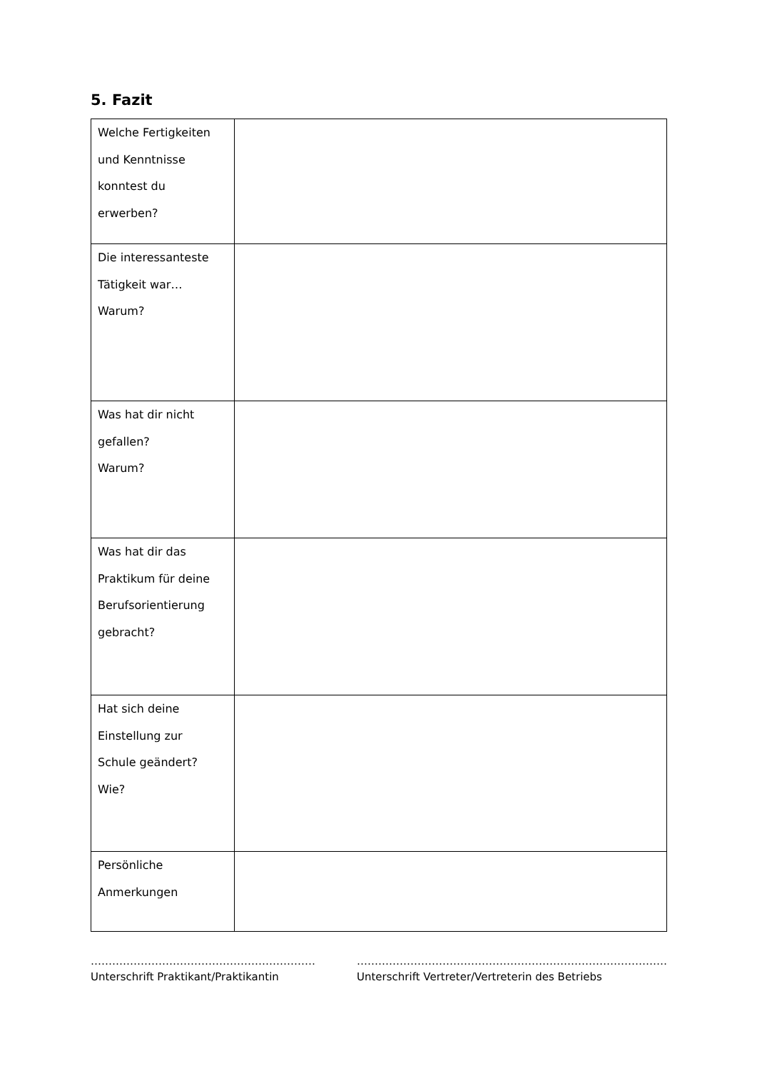5. Fazit
| Welche Fertigkeiten und Kenntnisse konntest du erwerben? | |
| Die interessanteste Tätigkeit war… Warum? | |
| Was hat dir nicht gefallen? Warum? | |
| Was hat dir das Praktikum für deine Berufsorientierung gebracht? | |
| Hat sich deine Einstellung zur Schule geändert? Wie? | |
| Persönliche Anmerkungen | |
………………………………………………………
Unterschrift Praktikant/Praktikantin
……………………………………………………………………………
Unterschrift Vertreter/Vertreterin des Betriebs